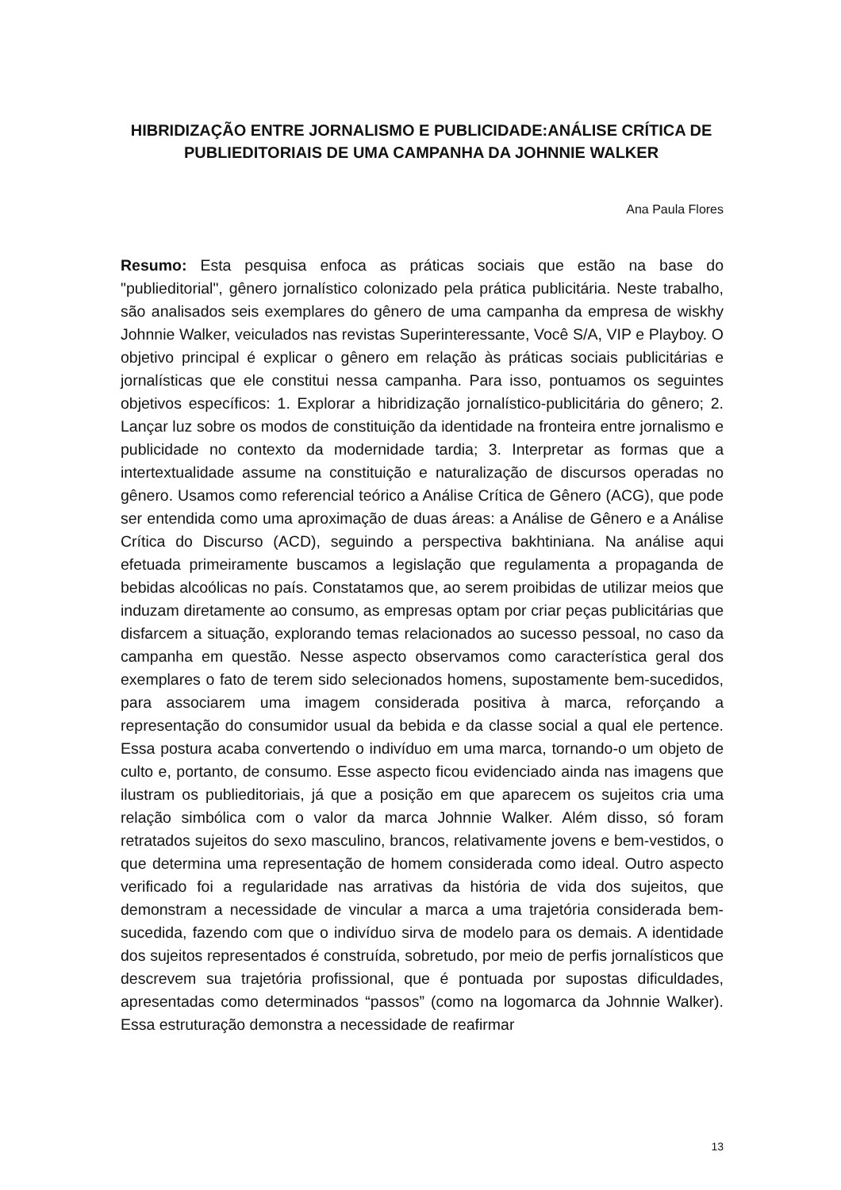HIBRIDIZAÇÃO ENTRE JORNALISMO E PUBLICIDADE:ANÁLISE CRÍTICA DE PUBLIEDITORIAIS DE UMA CAMPANHA DA JOHNNIE WALKER
Ana Paula Flores
Resumo: Esta pesquisa enfoca as práticas sociais que estão na base do "publieditorial", gênero jornalístico colonizado pela prática publicitária. Neste trabalho, são analisados seis exemplares do gênero de uma campanha da empresa de wiskhy Johnnie Walker, veiculados nas revistas Superinteressante, Você S/A, VIP e Playboy. O objetivo principal é explicar o gênero em relação às práticas sociais publicitárias e jornalísticas que ele constitui nessa campanha. Para isso, pontuamos os seguintes objetivos específicos: 1. Explorar a hibridização jornalístico-publicitária do gênero; 2. Lançar luz sobre os modos de constituição da identidade na fronteira entre jornalismo e publicidade no contexto da modernidade tardia; 3. Interpretar as formas que a intertextualidade assume na constituição e naturalização de discursos operadas no gênero. Usamos como referencial teórico a Análise Crítica de Gênero (ACG), que pode ser entendida como uma aproximação de duas áreas: a Análise de Gênero e a Análise Crítica do Discurso (ACD), seguindo a perspectiva bakhtiniana. Na análise aqui efetuada primeiramente buscamos a legislação que regulamenta a propaganda de bebidas alcoólicas no país. Constatamos que, ao serem proibidas de utilizar meios que induzam diretamente ao consumo, as empresas optam por criar peças publicitárias que disfarcem a situação, explorando temas relacionados ao sucesso pessoal, no caso da campanha em questão. Nesse aspecto observamos como característica geral dos exemplares o fato de terem sido selecionados homens, supostamente bem-sucedidos, para associarem uma imagem considerada positiva à marca, reforçando a representação do consumidor usual da bebida e da classe social a qual ele pertence. Essa postura acaba convertendo o indivíduo em uma marca, tornando-o um objeto de culto e, portanto, de consumo. Esse aspecto ficou evidenciado ainda nas imagens que ilustram os publieditoriais, já que a posição em que aparecem os sujeitos cria uma relação simbólica com o valor da marca Johnnie Walker. Além disso, só foram retratados sujeitos do sexo masculino, brancos, relativamente jovens e bem-vestidos, o que determina uma representação de homem considerada como ideal. Outro aspecto verificado foi a regularidade nas arrativas da história de vida dos sujeitos, que demonstram a necessidade de vincular a marca a uma trajetória considerada bem-sucedida, fazendo com que o indivíduo sirva de modelo para os demais. A identidade dos sujeitos representados é construída, sobretudo, por meio de perfis jornalísticos que descrevem sua trajetória profissional, que é pontuada por supostas dificuldades, apresentadas como determinados “passos” (como na logomarca da Johnnie Walker). Essa estruturação demonstra a necessidade de reafirmar
13